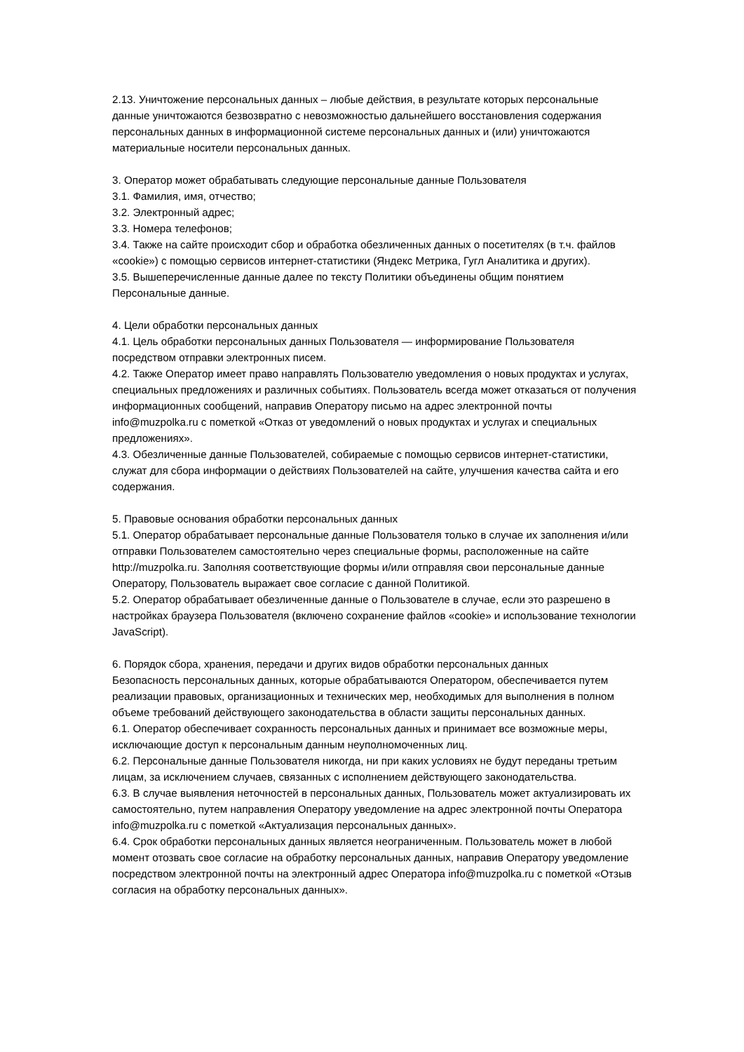2.13. Уничтожение персональных данных – любые действия, в результате которых персональные данные уничтожаются безвозвратно с невозможностью дальнейшего восстановления содержания персональных данных в информационной системе персональных данных и (или) уничтожаются материальные носители персональных данных.
3. Оператор может обрабатывать следующие персональные данные Пользователя
3.1. Фамилия, имя, отчество;
3.2. Электронный адрес;
3.3. Номера телефонов;
3.4. Также на сайте происходит сбор и обработка обезличенных данных о посетителях (в т.ч. файлов «cookie») с помощью сервисов интернет-статистики (Яндекс Метрика, Гугл Аналитика и других).
3.5. Вышеперечисленные данные далее по тексту Политики объединены общим понятием Персональные данные.
4. Цели обработки персональных данных
4.1. Цель обработки персональных данных Пользователя — информирование Пользователя посредством отправки электронных писем.
4.2. Также Оператор имеет право направлять Пользователю уведомления о новых продуктах и услугах, специальных предложениях и различных событиях. Пользователь всегда может отказаться от получения информационных сообщений, направив Оператору письмо на адрес электронной почты info@muzpolka.ru с пометкой «Отказ от уведомлений о новых продуктах и услугах и специальных предложениях».
4.3. Обезличенные данные Пользователей, собираемые с помощью сервисов интернет-статистики, служат для сбора информации о действиях Пользователей на сайте, улучшения качества сайта и его содержания.
5. Правовые основания обработки персональных данных
5.1. Оператор обрабатывает персональные данные Пользователя только в случае их заполнения и/или отправки Пользователем самостоятельно через специальные формы, расположенные на сайте http://muzpolka.ru. Заполняя соответствующие формы и/или отправляя свои персональные данные Оператору, Пользователь выражает свое согласие с данной Политикой.
5.2. Оператор обрабатывает обезличенные данные о Пользователе в случае, если это разрешено в настройках браузера Пользователя (включено сохранение файлов «cookie» и использование технологии JavaScript).
6. Порядок сбора, хранения, передачи и других видов обработки персональных данных
Безопасность персональных данных, которые обрабатываются Оператором, обеспечивается путем реализации правовых, организационных и технических мер, необходимых для выполнения в полном объеме требований действующего законодательства в области защиты персональных данных.
6.1. Оператор обеспечивает сохранность персональных данных и принимает все возможные меры, исключающие доступ к персональным данным неуполномоченных лиц.
6.2. Персональные данные Пользователя никогда, ни при каких условиях не будут переданы третьим лицам, за исключением случаев, связанных с исполнением действующего законодательства.
6.3. В случае выявления неточностей в персональных данных, Пользователь может актуализировать их самостоятельно, путем направления Оператору уведомление на адрес электронной почты Оператора info@muzpolka.ru с пометкой «Актуализация персональных данных».
6.4. Срок обработки персональных данных является неограниченным. Пользователь может в любой момент отозвать свое согласие на обработку персональных данных, направив Оператору уведомление посредством электронной почты на электронный адрес Оператора info@muzpolka.ru с пометкой «Отзыв согласия на обработку персональных данных».